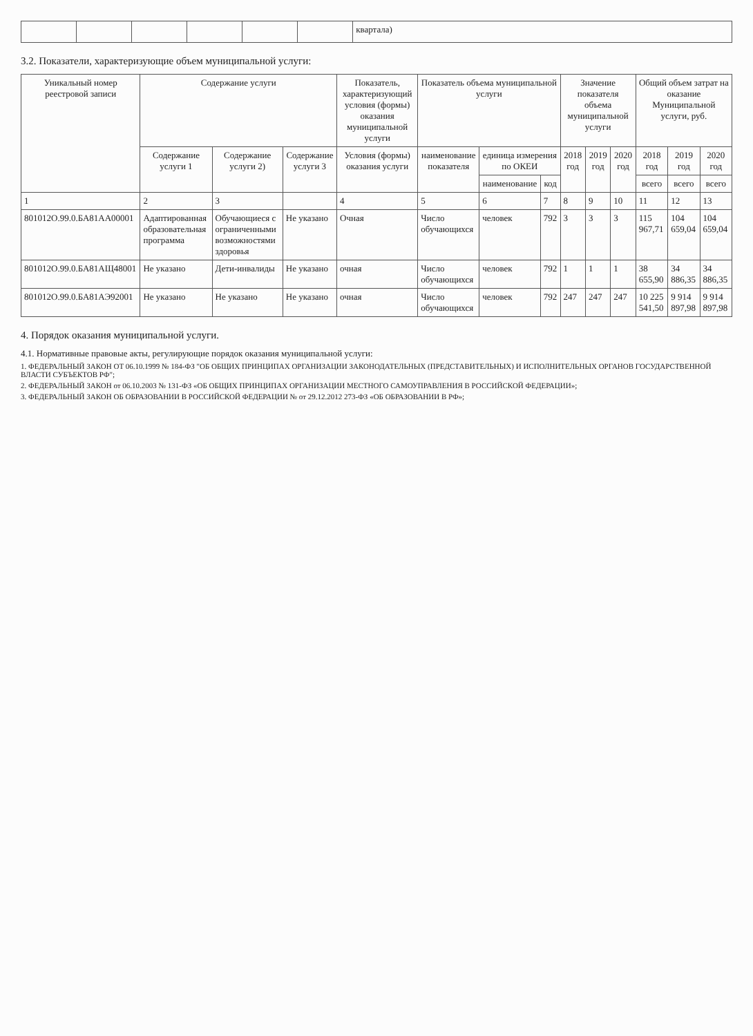| | | | | | | квартала) |
3.2. Показатели, характеризующие объем муниципальной услуги:
| Уникальный номер реестровой записи | Содержание услуги | | | Показатель, характеризующий условия (формы) оказания муниципальной услуги | Показатель объема муниципальной услуги | | | Значение показателя объема муниципальной услуги | | | Общий объем затрат на оказание Муниципальной услуги, руб. | | |
| --- | --- | --- | --- | --- | --- | --- | --- | --- | --- | --- | --- | --- | --- |
| | Содержание услуги 1 | Содержание услуги 2) | Содержание услуги 3 | Условия (формы) оказания услуги | наименование показателя | единица измерения по ОКЕИ | | 2018 год | 2019 год | 2020 год | 2018 год | 2019 год | 2020 год |
| | | | | | | наименование | код | | | | всего | всего | всего |
| 1 | 2 | 3 | | 4 | 5 | 6 | 7 | 8 | 9 | 10 | 11 | 12 | 13 |
| 801012О.99.0.БА81АА00001 | Адаптированная образовательная программа | Обучающиеся с ограниченными возможностями здоровья | Не указано | Очная | Число обучающихся | человек | 792 | 3 | 3 | 3 | 115 967,71 | 104 659,04 | 104 659,04 |
| 801012О.99.0.БА81АЩ48001 | Не указано | Дети-инвалиды | Не указано | очная | Число обучающихся | человек | 792 | 1 | 1 | 1 | 38 655,90 | 34 886,35 | 34 886,35 |
| 801012О.99.0.БА81АЭ92001 | Не указано | Не указано | Не указано | очная | Число обучающихся | человек | 792 | 247 | 247 | 247 | 10 225 541,50 | 9 914 897,98 | 9 914 897,98 |
4. Порядок оказания муниципальной услуги.
4.1. Нормативные правовые акты, регулирующие порядок оказания муниципальной услуги:
1. ФЕДЕРАЛЬНЫЙ ЗАКОН ОТ 06.10.1999 № 184-ФЗ "ОБ ОБЩИХ ПРИНЦИПАХ ОРГАНИЗАЦИИ ЗАКОНОДАТЕЛЬНЫХ (ПРЕДСТАВИТЕЛЬНЫХ) И ИСПОЛНИТЕЛЬНЫХ ОРГАНОВ ГОСУДАРСТВЕННОЙ ВЛАСТИ СУБЪЕКТОВ РФ";
2. ФЕДЕРАЛЬНЫЙ ЗАКОН от 06.10.2003 № 131-ФЗ «ОБ ОБЩИХ ПРИНЦИПАХ ОРГАНИЗАЦИИ МЕСТНОГО САМОУПРАВЛЕНИЯ В РОССИЙСКОЙ ФЕДЕРАЦИИ»;
3. ФЕДЕРАЛЬНЫЙ ЗАКОН ОБ ОБРАЗОВАНИИ В РОССИЙСКОЙ ФЕДЕРАЦИИ № от 29.12.2012 273-ФЗ «ОБ ОБРАЗОВАНИИ В РФ»;